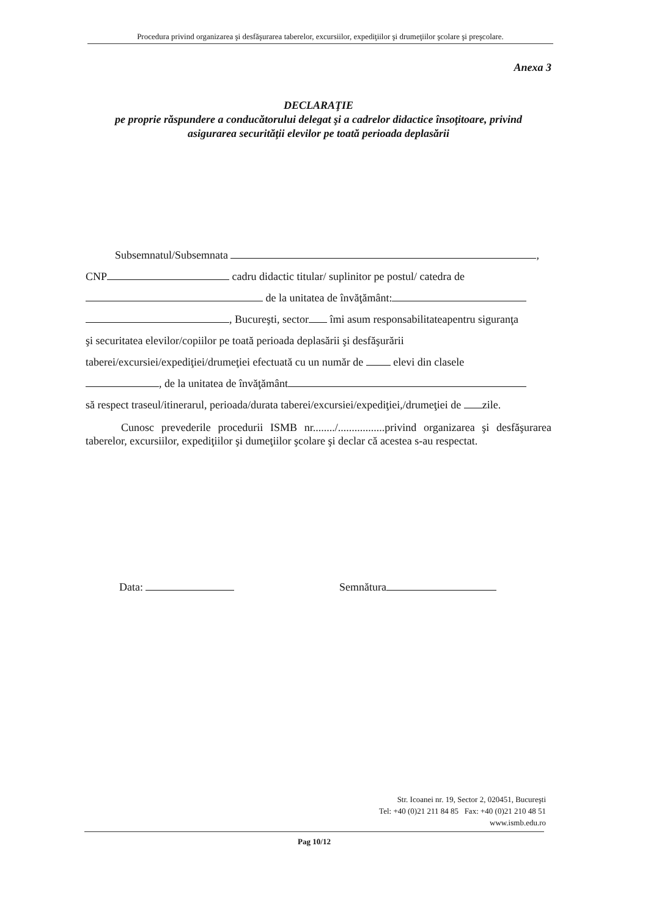Procedura privind organizarea şi desfăşurarea taberelor, excursiilor, expediţiilor şi drumeţiilor şcolare şi preşcolare.
Anexa 3
DECLARAŢIE
pe proprie răspundere a conducătorului delegat şi a cadrelor didactice însoţitoare, privind
asigurarea securităţii elevilor pe toată perioada deplasării
Subsemnatul/Subsemnata ,
CNP cadru didactic titular/ suplinitor pe postul/ catedra de
de la unitatea de învăţământ:
, Bucureşti, sector îmi asum responsabilitateapentru siguranţa
şi securitatea elevilor/copiilor pe toată perioada deplasării şi desfăşurării
taberei/excursiei/expediţiei/drumeţiei efectuată cu un număr de elevi din clasele
, de la unitatea de învăţământ
să respect traseul/itinerarul, perioada/durata taberei/excursiei/expediţiei,/drumeţiei de zile.
Cunosc prevederile procedurii ISMB nr......../.................privind organizarea şi desfăşurarea taberelor, excursiilor, expediţiilor şi dumeţiilor şcolare şi declar că acestea s-au respectat.
Data: Semnătura
Str. Icoanei nr. 19, Sector 2, 020451, Bucureşti
Tel: +40 (0)21 211 84 85 Fax: +40 (0)21 210 48 51
www.ismb.edu.ro
Pag 10/12